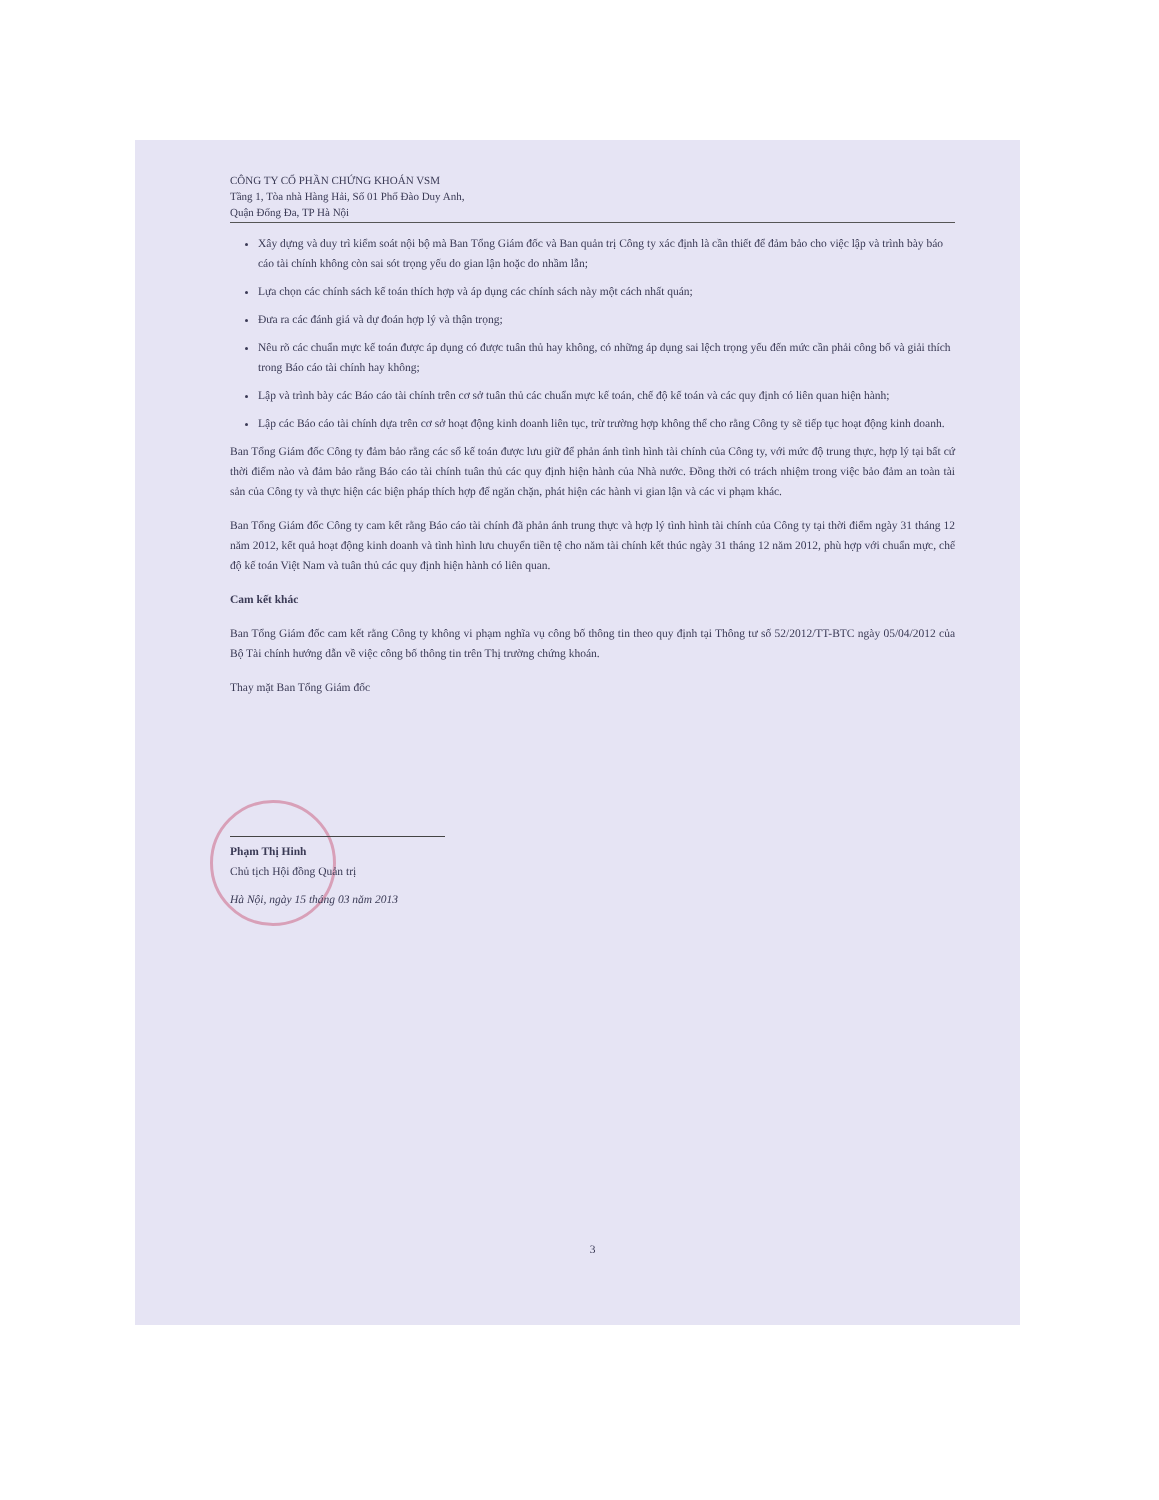CÔNG TY CỔ PHẦN CHỨNG KHOÁN VSM
Tầng 1, Tòa nhà Hàng Hải, Số 01 Phố Đào Duy Anh,
Quận Đống Đa, TP Hà Nội
Xây dựng và duy trì kiểm soát nội bộ mà Ban Tổng Giám đốc và Ban quản trị Công ty xác định là cần thiết để đảm bảo cho việc lập và trình bày báo cáo tài chính không còn sai sót trọng yếu do gian lận hoặc do nhầm lẫn;
Lựa chọn các chính sách kế toán thích hợp và áp dụng các chính sách này một cách nhất quán;
Đưa ra các đánh giá và dự đoán hợp lý và thận trọng;
Nêu rõ các chuẩn mực kế toán được áp dụng có được tuân thủ hay không, có những áp dụng sai lệch trọng yếu đến mức cần phải công bố và giải thích trong Báo cáo tài chính hay không;
Lập và trình bày các Báo cáo tài chính trên cơ sở tuân thủ các chuẩn mực kế toán, chế độ kế toán và các quy định có liên quan hiện hành;
Lập các Báo cáo tài chính dựa trên cơ sở hoạt động kinh doanh liên tục, trừ trường hợp không thể cho rằng Công ty sẽ tiếp tục hoạt động kinh doanh.
Ban Tổng Giám đốc Công ty đảm bảo rằng các sổ kế toán được lưu giữ để phản ánh tình hình tài chính của Công ty, với mức độ trung thực, hợp lý tại bất cứ thời điểm nào và đảm bảo rằng Báo cáo tài chính tuân thủ các quy định hiện hành của Nhà nước. Đồng thời có trách nhiệm trong việc bảo đảm an toàn tài sản của Công ty và thực hiện các biện pháp thích hợp để ngăn chặn, phát hiện các hành vi gian lận và các vi phạm khác.
Ban Tổng Giám đốc Công ty cam kết rằng Báo cáo tài chính đã phản ánh trung thực và hợp lý tình hình tài chính của Công ty tại thời điểm ngày 31 tháng 12 năm 2012, kết quả hoạt động kinh doanh và tình hình lưu chuyển tiền tệ cho năm tài chính kết thúc ngày 31 tháng 12 năm 2012, phù hợp với chuẩn mực, chế độ kế toán Việt Nam và tuân thủ các quy định hiện hành có liên quan.
Cam kết khác
Ban Tổng Giám đốc cam kết rằng Công ty không vi phạm nghĩa vụ công bố thông tin theo quy định tại Thông tư số 52/2012/TT-BTC ngày 05/04/2012 của Bộ Tài chính hướng dẫn về việc công bố thông tin trên Thị trường chứng khoán.
Thay mặt Ban Tổng Giám đốc
Phạm Thị Hinh
Chủ tịch Hội đồng Quản trị
Hà Nội, ngày 15 tháng 03 năm 2013
3